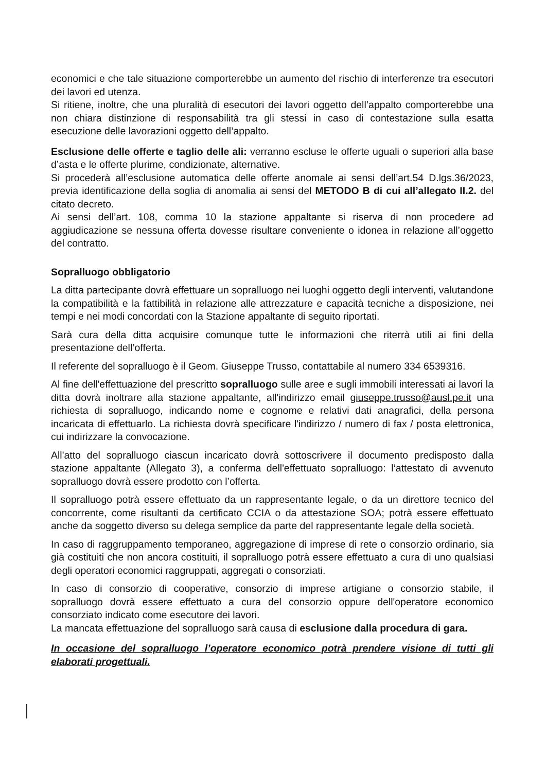economici e che tale situazione comporterebbe un aumento del rischio di interferenze tra esecutori dei lavori ed utenza.
Si ritiene, inoltre, che una pluralità di esecutori dei lavori oggetto dell’appalto comporterebbe una non chiara distinzione di responsabilità tra gli stessi in caso di contestazione sulla esatta esecuzione delle lavorazioni oggetto dell’appalto.
Esclusione delle offerte e taglio delle ali: verranno escluse le offerte uguali o superiori alla base d’asta e le offerte plurime, condizionate, alternative.
Si procederà all’esclusione automatica delle offerte anomale ai sensi dell’art.54 D.lgs.36/2023, previa identificazione della soglia di anomalia ai sensi del METODO B di cui all’allegato II.2. del citato decreto.
Ai sensi dell’art. 108, comma 10 la stazione appaltante si riserva di non procedere ad aggiudicazione se nessuna offerta dovesse risultare conveniente o idonea in relazione all’oggetto del contratto.
Sopralluogo obbligatorio
La ditta partecipante dovrà effettuare un sopralluogo nei luoghi oggetto degli interventi, valutandone la compatibilità e la fattibilità in relazione alle attrezzature e capacità tecniche a disposizione, nei tempi e nei modi concordati con la Stazione appaltante di seguito riportati.
Sarà cura della ditta acquisire comunque tutte le informazioni che riterrà utili ai fini della presentazione dell’offerta.
Il referente del sopralluogo è il Geom. Giuseppe Trusso, contattabile al numero 334 6539316.
Al fine dell'effettuazione del prescritto sopralluogo sulle aree e sugli immobili interessati ai lavori la ditta dovrà inoltrare alla stazione appaltante, all'indirizzo email giuseppe.trusso@ausl.pe.it una richiesta di sopralluogo, indicando nome e cognome e relativi dati anagrafici, della persona incaricata di effettuarlo. La richiesta dovrà specificare l'indirizzo / numero di fax / posta elettronica, cui indirizzare la convocazione.
All'atto del sopralluogo ciascun incaricato dovrà sottoscrivere il documento predisposto dalla stazione appaltante (Allegato 3), a conferma dell'effettuato sopralluogo: l’attestato di avvenuto sopralluogo dovrà essere prodotto con l’offerta.
Il sopralluogo potrà essere effettuato da un rappresentante legale, o da un direttore tecnico del concorrente, come risultanti da certificato CCIA o da attestazione SOA; potrà essere effettuato anche da soggetto diverso su delega semplice da parte del rappresentante legale della società.
In caso di raggruppamento temporaneo, aggregazione di imprese di rete o consorzio ordinario, sia già costituiti che non ancora costituiti, il sopralluogo potrà essere effettuato a cura di uno qualsiasi degli operatori economici raggruppati, aggregati o consorziati.
In caso di consorzio di cooperative, consorzio di imprese artigiane o consorzio stabile, il sopralluogo dovrà essere effettuato a cura del consorzio oppure dell'operatore economico consorziato indicato come esecutore dei lavori.
La mancata effettuazione del sopralluogo sarà causa di esclusione dalla procedura di gara.
In occasione del sopralluogo l’operatore economico potrà prendere visione di tutti gli elaborati progettuali.